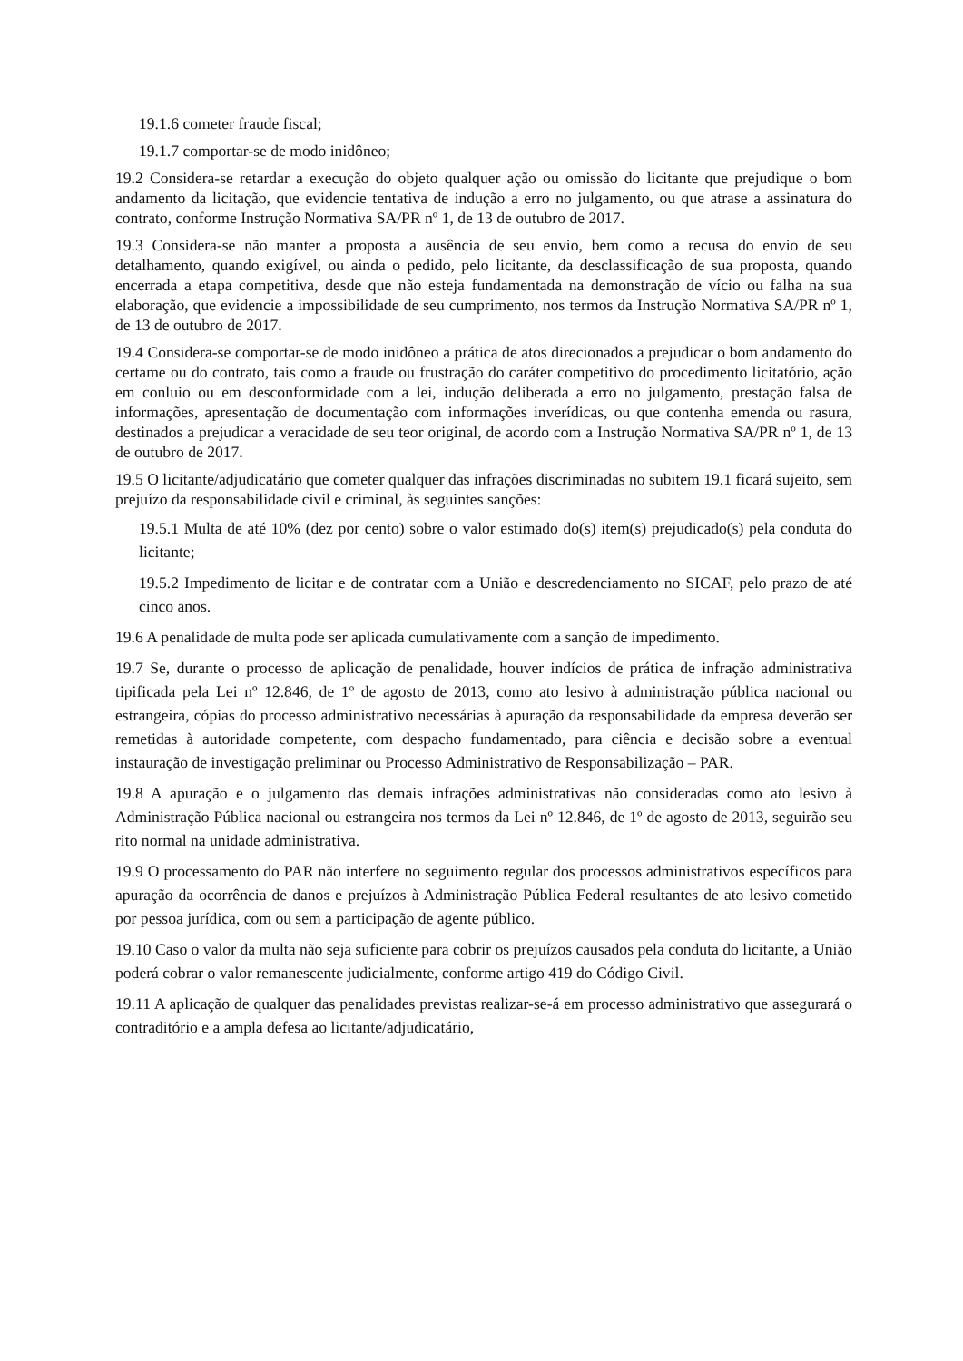19.1.6 cometer fraude fiscal;
19.1.7 comportar-se de modo inidôneo;
19.2 Considera-se retardar a execução do objeto qualquer ação ou omissão do licitante que prejudique o bom andamento da licitação, que evidencie tentativa de indução a erro no julgamento, ou que atrase a assinatura do contrato, conforme Instrução Normativa SA/PR nº 1, de 13 de outubro de 2017.
19.3 Considera-se não manter a proposta a ausência de seu envio, bem como a recusa do envio de seu detalhamento, quando exigível, ou ainda o pedido, pelo licitante, da desclassificação de sua proposta, quando encerrada a etapa competitiva, desde que não esteja fundamentada na demonstração de vício ou falha na sua elaboração, que evidencie a impossibilidade de seu cumprimento, nos termos da Instrução Normativa SA/PR nº 1, de 13 de outubro de 2017.
19.4 Considera-se comportar-se de modo inidôneo a prática de atos direcionados a prejudicar o bom andamento do certame ou do contrato, tais como a fraude ou frustração do caráter competitivo do procedimento licitatório, ação em conluio ou em desconformidade com a lei, indução deliberada a erro no julgamento, prestação falsa de informações, apresentação de documentação com informações inverídicas, ou que contenha emenda ou rasura, destinados a prejudicar a veracidade de seu teor original, de acordo com a Instrução Normativa SA/PR nº 1, de 13 de outubro de 2017.
19.5 O licitante/adjudicatário que cometer qualquer das infrações discriminadas no subitem 19.1 ficará sujeito, sem prejuízo da responsabilidade civil e criminal, às seguintes sanções:
19.5.1 Multa de até 10% (dez por cento) sobre o valor estimado do(s) item(s) prejudicado(s) pela conduta do licitante;
19.5.2 Impedimento de licitar e de contratar com a União e descredenciamento no SICAF, pelo prazo de até cinco anos.
19.6 A penalidade de multa pode ser aplicada cumulativamente com a sanção de impedimento.
19.7 Se, durante o processo de aplicação de penalidade, houver indícios de prática de infração administrativa tipificada pela Lei nº 12.846, de 1º de agosto de 2013, como ato lesivo à administração pública nacional ou estrangeira, cópias do processo administrativo necessárias à apuração da responsabilidade da empresa deverão ser remetidas à autoridade competente, com despacho fundamentado, para ciência e decisão sobre a eventual instauração de investigação preliminar ou Processo Administrativo de Responsabilização – PAR.
19.8 A apuração e o julgamento das demais infrações administrativas não consideradas como ato lesivo à Administração Pública nacional ou estrangeira nos termos da Lei nº 12.846, de 1º de agosto de 2013, seguirão seu rito normal na unidade administrativa.
19.9 O processamento do PAR não interfere no seguimento regular dos processos administrativos específicos para apuração da ocorrência de danos e prejuízos à Administração Pública Federal resultantes de ato lesivo cometido por pessoa jurídica, com ou sem a participação de agente público.
19.10 Caso o valor da multa não seja suficiente para cobrir os prejuízos causados pela conduta do licitante, a União poderá cobrar o valor remanescente judicialmente, conforme artigo 419 do Código Civil.
19.11 A aplicação de qualquer das penalidades previstas realizar-se-á em processo administrativo que assegurará o contraditório e a ampla defesa ao licitante/adjudicatário,